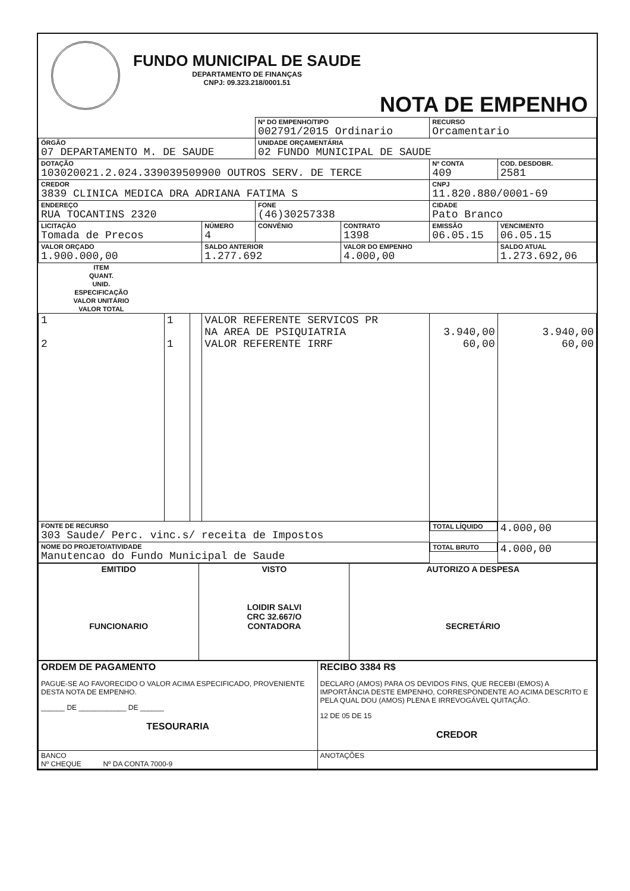FUNDO MUNICIPAL DE SAUDE
DEPARTAMENTO DE FINANÇAS
CNPJ: 09.323.218/0001.51
NOTA DE EMPENHO
| | | | | Nº DO EMPENHO/TIPO 002791/2015 Ordinario | | RECURSO Orcamentario | |
| ÓRGÃO 07 DEPARTAMENTO M. DE SAUDE | | | | UNIDADE ORÇAMENTÁRIA 02 FUNDO MUNICIPAL DE SAUDE | | | |
| DOTAÇÃO 103020021.2.024.339039509900 OUTROS SERV. DE TERCE | | | | | | Nº CONTA 409 | COD. DESDOBR. 2581 |
| CREDOR 3839 CLINICA MEDICA DRA ADRIANA FATIMA S | | | | | | CNPJ 11.820.880/0001-69 | |
| ENDEREÇO RUA TOCANTINS 2320 | | | | FONE (46)30257338 | | CIDADE Pato Branco | |
| LICITAÇÃO Tomada de Precos | | | NÚMERO 4 | CONVÊNIO | CONTRATO 1398 | EMISSÃO 06.05.15 | VENCIMENTO 06.05.15 |
| VALOR ORÇADO 1.900.000,00 | | | SALDO ANTERIOR 1.277.692 | | VALOR DO EMPENHO 4.000,00 | | SALDO ATUAL 1.273.692,06 |
| ITEM | QUANT. | UNID. | ESPECIFICAÇÃO | | | VALOR UNITÁRIO | VALOR TOTAL |
| 1 2 | 1 1 | | VALOR REFERENTE SERVICOS PR NA AREA DE PSIQUIATRIA VALOR REFERENTE IRRF | | | 3.940,00 60,00 | 3.940,00 60,00 |
| FONTE DE RECURSO 303 Saude/ Perc. vinc.s/ receita de Impostos | | | | | | TOTAL LÍQUIDO | 4.000,00 |
| NOME DO PROJETO/ATIVIDADE Manutencao do Fundo Municipal de Saude | | | | | | TOTAL BRUTO | 4.000,00 |
| EMITIDO FUNCIONARIO | VISTO LOIDIR SALVI CRC 32.667/O CONTADORA | AUTORIZO A DESPESA SECRETÁRIO |
| ORDEM DE PAGAMENTO PAGUE-SE AO FAVORECIDO O VALOR ACIMA ESPECIFICADO, PROVENIENTE DESTA NOTA DE EMPENHO. ______ DE ____________ DE ______ TESOURARIA | RECIBO 3384 R$ DECLARO (AMOS) PARA OS DEVIDOS FINS, QUE RECEBI (EMOS) A IMPORTÂNCIA DESTE EMPENHO, CORRESPONDENTE AO ACIMA DESCRITO E PELA QUAL DOU (AMOS) PLENA E IRREVOGÁVEL QUITAÇÃO. 12 DE 05 DE 15 CREDOR |
| BANCO Nº CHEQUE Nº DA CONTA 7000-9 | ANOTAÇÕES |